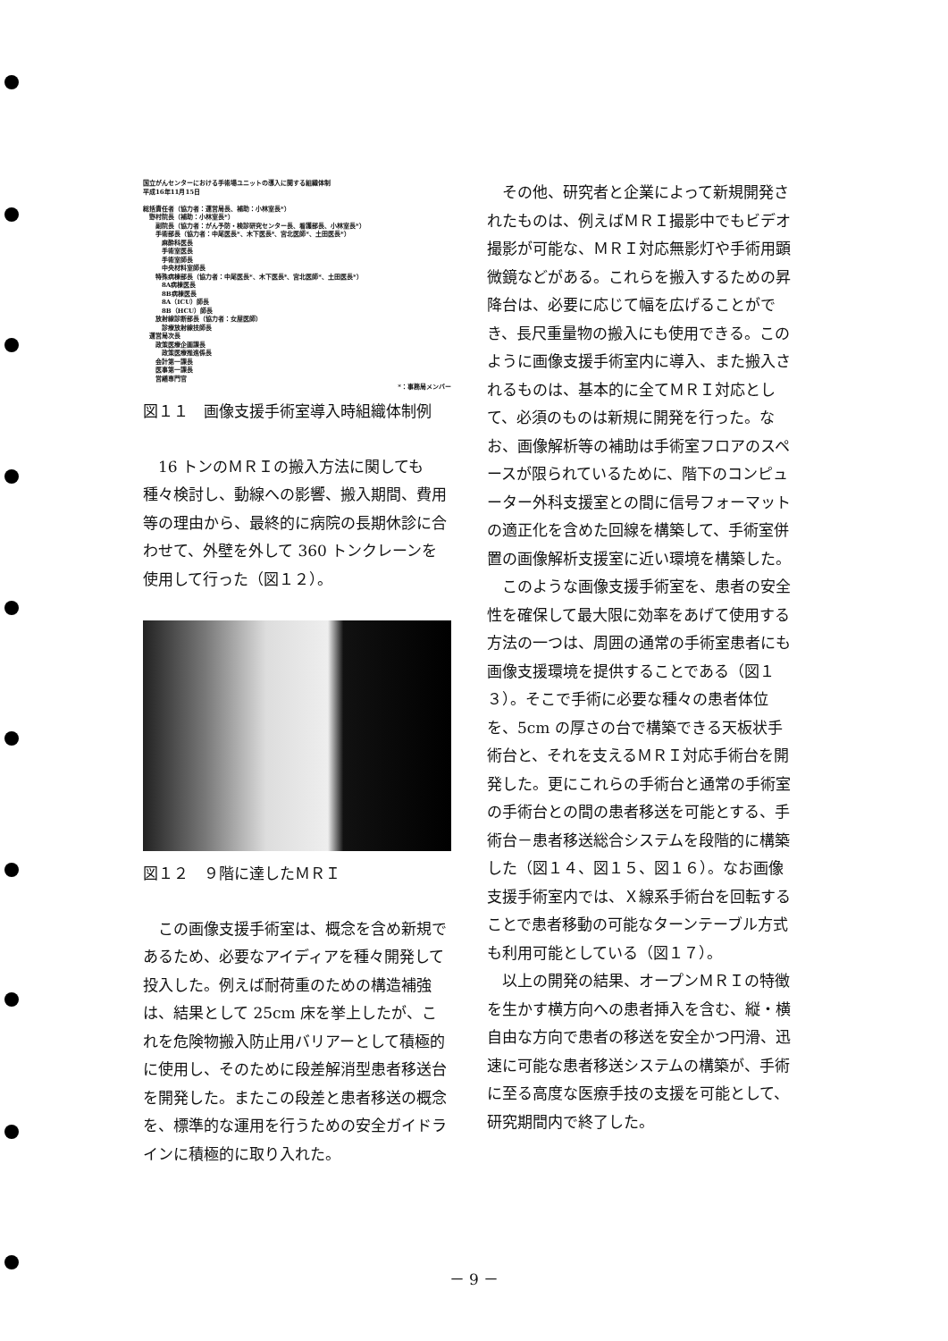国立がんセンターにおける手術場ユニットの導入に関する組織体制
平成16年11月15日
総括責任者（協力者：運営局長、補助：小林室長*）
　野村院長（補助：小林室長*）
　　副院長（協力者：がん予防・検診研究センター長、看護部長、小林室長*）
　　手術部長（協力者：中尾医長*、木下医長*、宮北医師*、土田医長*）
　　　麻酔科医長
　　　手術室医長
　　　手術室師長
　　　中央材料室師長
　　特殊病棟部長（協力者：中尾医長*、木下医長*、宮北医師*、土田医長*）
　　　8A病棟医長
　　　8B病棟医長
　　　8A（ICU）師長
　　　8B（HCU）師長
　　放射線診断部長（協力者：女屋医師）
　　　診療放射線技師長
　運営局次長
　　政策医療企画課長
　　　政策医療推進係長
　　会計第一課長
　　医事第一課長
　　営繕専門官
*：事務局メンバー
図１１　画像支援手術室導入時組織体制例
16 トンのＭＲＩの搬入方法に関しても種々検討し、動線への影響、搬入期間、費用等の理由から、最終的に病院の長期休診に合わせて、外壁を外して 360 トンクレーンを使用して行った（図１２）。
図１２　９階に達したＭＲＩ
この画像支援手術室は、概念を含め新規であるため、必要なアイディアを種々開発して投入した。例えば耐荷重のための構造補強は、結果として 25cm 床を挙上したが、これを危険物搬入防止用バリアーとして積極的に使用し、そのために段差解消型患者移送台を開発した。またこの段差と患者移送の概念を、標準的な運用を行うための安全ガイドラインに積極的に取り入れた。
その他、研究者と企業によって新規開発されたものは、例えばＭＲＩ撮影中でもビデオ撮影が可能な、ＭＲＩ対応無影灯や手術用顕微鏡などがある。これらを搬入するための昇降台は、必要に応じて幅を広げることができ、長尺重量物の搬入にも使用できる。このように画像支援手術室内に導入、また搬入されるものは、基本的に全てＭＲＩ対応として、必須のものは新規に開発を行った。なお、画像解析等の補助は手術室フロアのスペースが限られているために、階下のコンピューター外科支援室との間に信号フォーマットの適正化を含めた回線を構築して、手術室併置の画像解析支援室に近い環境を構築した。
このような画像支援手術室を、患者の安全性を確保して最大限に効率をあげて使用する方法の一つは、周囲の通常の手術室患者にも画像支援環境を提供することである（図１３）。そこで手術に必要な種々の患者体位を、5cm の厚さの台で構築できる天板状手術台と、それを支えるＭＲＩ対応手術台を開発した。更にこれらの手術台と通常の手術室の手術台との間の患者移送を可能とする、手術台－患者移送総合システムを段階的に構築した（図１４、図１５、図１６）。なお画像支援手術室内では、Ｘ線系手術台を回転することで患者移動の可能なターンテーブル方式も利用可能としている（図１７）。
以上の開発の結果、オープンＭＲＩの特徴を生かす横方向への患者挿入を含む、縦・横自由な方向で患者の移送を安全かつ円滑、迅速に可能な患者移送システムの構築が、手術に至る高度な医療手技の支援を可能として、研究期間内で終了した。
－ 9 －